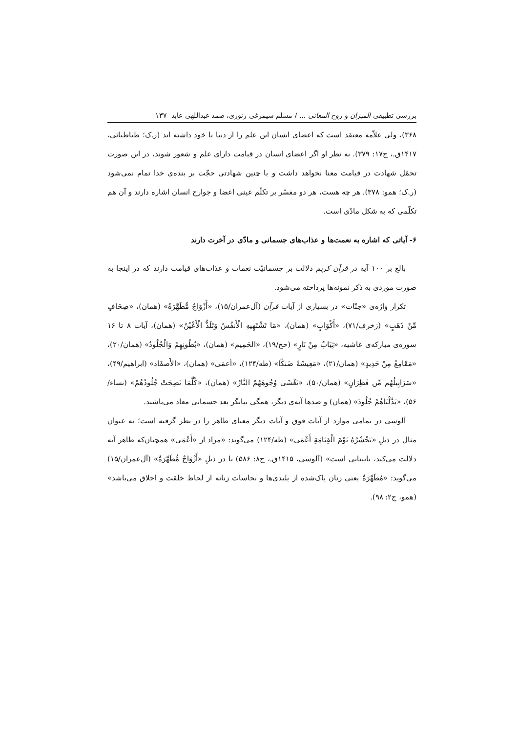بررسی تطبیقی المیزان و روح المعانی ... / مسلم سیمرغی زنوزی، صمد عبداللهی عابد ۱۳۷
۳۶۸)، ولی علاّمه معتقد است که اعضای انسان این علم را از دنیا با خود داشته اند (ر.ک؛ طباطبائی، ۱۴۱۷ق.، ج۱۷: ۳۷۹). به نظر او اگر اعضای انسان در قیامت دارای علم و شعور شوند، در این صورت تحمّل شهادت در قیامت معنا نخواهد داشت و با چنین شهادتی حجّت بر بنده‌ی خدا تمام نمی‌شود (ر.ک؛ همو: ۳۷۸). هر چه هست، هر دو مفسّر بر تکلّم عینی اعضا و جوارح انسان اشاره دارند و آن هم تکلّمی که به شکل مادّی است.
۶- آیاتی که اشاره به نعمت‌ها و عذاب‌های جسمانی و مادّی در آخرت دارند
بالغ بر ۱۰۰ آیه در قرآن کریم دلالت بر جسمانیّت نعمات و عذاب‌های قیامت دارند که در اینجا به صورت موردی به ذکر نمونه‌ها پرداخته می‌شود.
تکرار واژه‌ی «جنّات» در بسیاری از آیات قرآن (آل‌عمران/۱۵)، «أَزْوَاجٌ مُّطَهَّرَةٌ» (همان)، «صِحَافٍ مِّنْ ذَهَبٍ» (زخرف/۷۱)، «أَکْوَابٍ» (همان)، «مَا تَشْتَهِیهِ الْأَنفُسُ وَتَلَذُّ الْأَعْیُنُ» (همان)، آیات ۸ تا ۱۶ سوره‌ی مبارکه‌ی غاشیه، «ثِیَابٌ مِنْ نَارٍ» (حج/۱۹)، «الحَمِیم» (همان)، «بُطُونِهِمْ وَالْجُلُودُ» (همان/۲۰)، «مَقَامِعُ مِنْ حَدِیدٍ» (همان/۲۱)، «مَعِیشَةً ضَنکًا» (طه/۱۲۴)، «أعمَی» (همان)، «الأَصفَاد» (ابراهیم/۴۹)، «سَرَابِیلُهُم مِّن قَطِرَانٍ» (همان/۵۰)، «تَغْشَی وُجُوهَهُمْ النَّارُ» (همان)، «کُلَّمَا نَضِجَتْ جُلُودُهُمْ» (نساء/۵۶)، «بَدَّلْنَاهُمْ جُلُودً» (همان) و صدها آیه‌ی دیگر، همگی بیانگر بعد جسمانی معاد می‌باشند.
آلوسی در تمامی موارد از آیات فوق و آیات دیگر معنای ظاهر را در نظر گرفته است؛ به عنوان مثال در ذیلِ «نَحْشُرُهُ یَوْمَ الْقِیَامَةِ أَعْمَی» (طه/۱۲۴) می‌گوید: «مراد از «أَعْمَی» همچنان‌که ظاهر آیه دلالت می‌کند، نابینایی است» (آلوسی، ۱۴۱۵ق.، ج۸: ۵۸۶) یا در ذیلِ «أَزْوَاجٌ مُّطَهَّرَةٌ» (آل‌عمران/۱۵) می‌گوید: «مُطَهَّرَةٌ یعنی زنان پاک‌شده از پلیدی‌ها و نجاسات زنانه از لحاظ خلقت و اخلاق می‌باشد» (همو، ج۲: ۹۸).